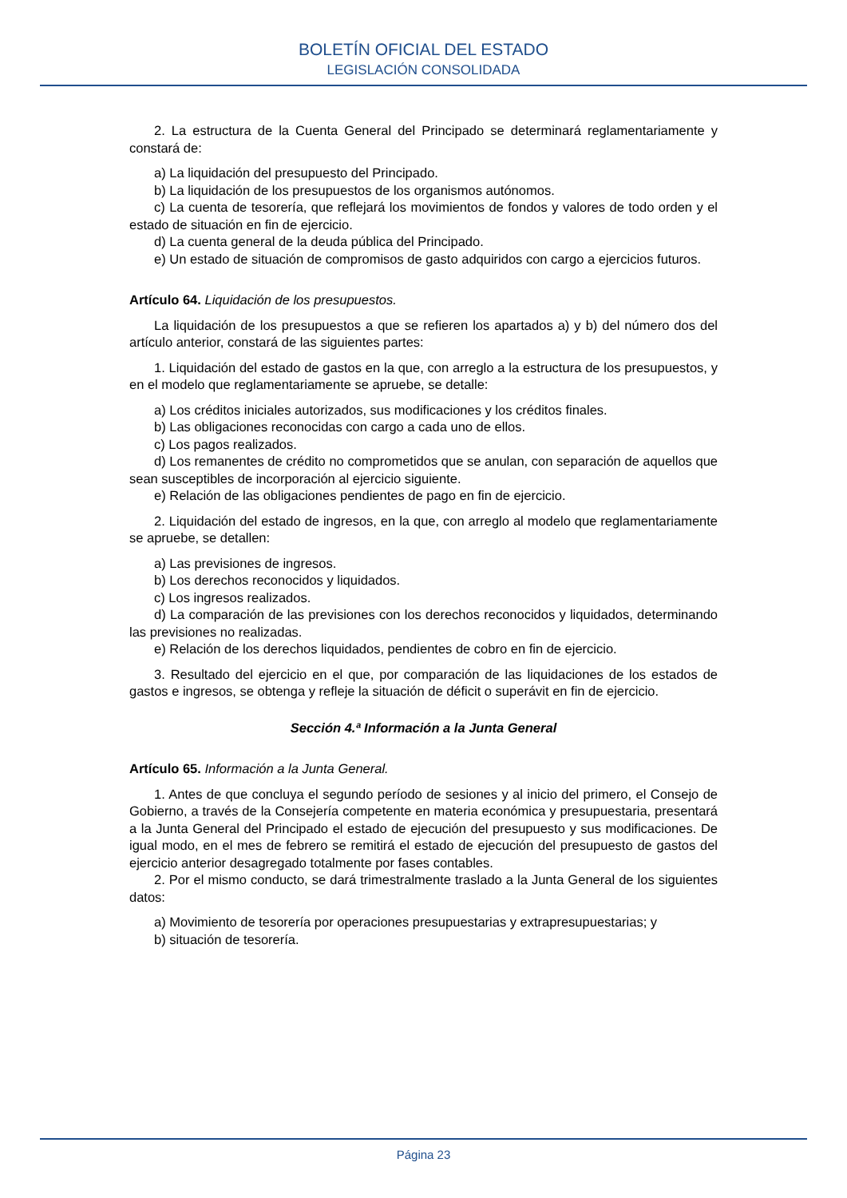BOLETÍN OFICIAL DEL ESTADO
LEGISLACIÓN CONSOLIDADA
2. La estructura de la Cuenta General del Principado se determinará reglamentariamente y constará de:
a) La liquidación del presupuesto del Principado.
b) La liquidación de los presupuestos de los organismos autónomos.
c) La cuenta de tesorería, que reflejará los movimientos de fondos y valores de todo orden y el estado de situación en fin de ejercicio.
d) La cuenta general de la deuda pública del Principado.
e) Un estado de situación de compromisos de gasto adquiridos con cargo a ejercicios futuros.
Artículo 64. Liquidación de los presupuestos.
La liquidación de los presupuestos a que se refieren los apartados a) y b) del número dos del artículo anterior, constará de las siguientes partes:
1. Liquidación del estado de gastos en la que, con arreglo a la estructura de los presupuestos, y en el modelo que reglamentariamente se apruebe, se detalle:
a) Los créditos iniciales autorizados, sus modificaciones y los créditos finales.
b) Las obligaciones reconocidas con cargo a cada uno de ellos.
c) Los pagos realizados.
d) Los remanentes de crédito no comprometidos que se anulan, con separación de aquellos que sean susceptibles de incorporación al ejercicio siguiente.
e) Relación de las obligaciones pendientes de pago en fin de ejercicio.
2. Liquidación del estado de ingresos, en la que, con arreglo al modelo que reglamentariamente se apruebe, se detallen:
a) Las previsiones de ingresos.
b) Los derechos reconocidos y liquidados.
c) Los ingresos realizados.
d) La comparación de las previsiones con los derechos reconocidos y liquidados, determinando las previsiones no realizadas.
e) Relación de los derechos liquidados, pendientes de cobro en fin de ejercicio.
3. Resultado del ejercicio en el que, por comparación de las liquidaciones de los estados de gastos e ingresos, se obtenga y refleje la situación de déficit o superávit en fin de ejercicio.
Sección 4.ª Información a la Junta General
Artículo 65. Información a la Junta General.
1. Antes de que concluya el segundo período de sesiones y al inicio del primero, el Consejo de Gobierno, a través de la Consejería competente en materia económica y presupuestaria, presentará a la Junta General del Principado el estado de ejecución del presupuesto y sus modificaciones. De igual modo, en el mes de febrero se remitirá el estado de ejecución del presupuesto de gastos del ejercicio anterior desagregado totalmente por fases contables.
2. Por el mismo conducto, se dará trimestralmente traslado a la Junta General de los siguientes datos:
a) Movimiento de tesorería por operaciones presupuestarias y extrapresupuestarias; y
b) situación de tesorería.
Página 23